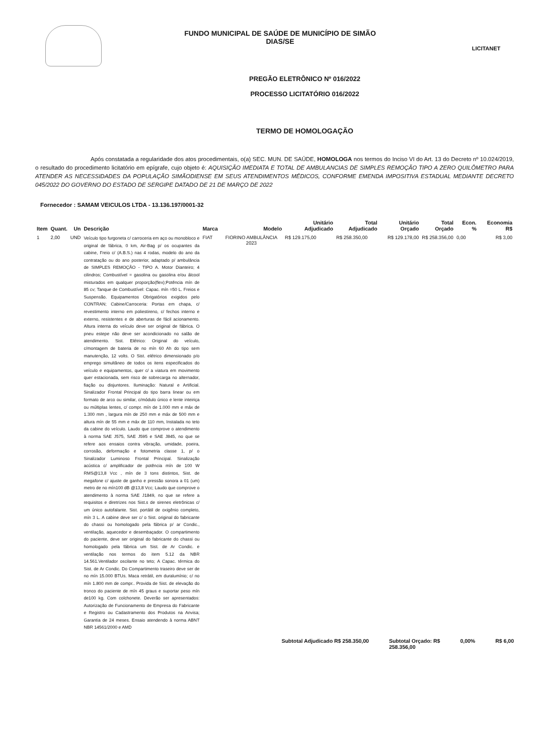FUNDO MUNICIPAL DE SAÚDE DE MUNICÍPIO DE SIMÃO
DIAS/SE
LICITANET
PREGÃO ELETRÔNICO Nº 016/2022
PROCESSO LICITATÓRIO 016/2022
TERMO DE HOMOLOGAÇÃO
Após constatada a regularidade dos atos procedimentais, o(a) SEC. MUN. DE SAÚDE, HOMOLOGA nos termos do Inciso VI do Art. 13 do Decreto nº 10.024/2019, o resultado do procedimento licitatório em epígrafe, cujo objeto é: AQUISIÇÃO IMEDIATA E TOTAL DE AMBULANCIAS DE SIMPLES REMOÇÃO TIPO A ZERO QUILÔMETRO PARA ATENDER AS NECESSIDADES DA POPULAÇÃO SIMÃODIENSE EM SEUS ATENDIMENTOS MÉDICOS, CONFORME EMENDA IMPOSITIVA ESTADUAL MEDIANTE DECRETO 045/2022 DO GOVERNO DO ESTADO DE SERGIPE DATADO DE 21 DE MARÇO DE 2022
Fornecedor : SAMAM VEICULOS LTDA - 13.136.197/0001-32
| Item | Quant. | Un | Descrição | Marca | Modelo | Unitário Adjudicado | Total Adjudicado | Unitário Orçado | Total Orçado | Econ. % | Economia R$ |
| --- | --- | --- | --- | --- | --- | --- | --- | --- | --- | --- | --- |
| 1 | 2,00 | UND | Veículo tipo furgoneta c/ carroceria em aço ou monobloco e original de fábrica, 0 km, Air-Bag p/ os ocupantes da cabine, Freio c/ (A.B.S.) nas 4 rodas, modelo do ano da contratação ou do ano posterior, adaptado p/ ambulância de SIMPLES REMOÇÃO - TIPO A. Motor Dianteiro; 4 cilindros; Combustível = gasolina ou gasolina e/ou álcool misturados em qualquer proporção(flex);Potência mín de 85 cv; Tanque de Combustível: Capac. mín =50 L. Freios e Suspensão. Equipamentos Obrigatórios exigidos pelo CONTRAN; Cabine/Carroceria: Portas em chapa, c/ revestimento interno em poliestireno, c/ fechos interno e externo, resistentes e de aberturas de fácil acionamento. Altura interna do veículo deve ser original de fábrica. O pneu estepe não deve ser acondicionado no salão de atendimento. Sist. Elétrico: Original do veículo, c/montagem de bateria de no mín 60 Ah do tipo sem manutenção, 12 volts. O Sist. elétrico dimensionado p/o emprego simultâneo de todos os itens especificados do veículo e equipamentos, quer c/ a viatura em movimento quer estacionada, sem risco de sobrecarga no alternador, fiação ou disjuntores. Iluminação: Natural e Artificial. Sinalizador Frontal Principal do tipo barra linear ou em formato de arco ou similar, c/módulo único e lente inteiriça ou múltiplas lentes, c/ compr. mín de 1.000 mm e máx de 1.300 mm , largura mín de 250 mm e máx de 500 mm e altura mín de 55 mm e máx de 110 mm, Instalada no teto da cabine do veículo. Laudo que comprove o atendimento à norma SAE J575, SAE J595 e SAE J845, no que se refere aos ensaios contra vibração, umidade, poeira, corrosão, deformação e fotometria classe 1, p/ o Sinalizador Luminoso Frontal Principal. Sinalização acústica c/ amplificador de potência mín de 100 W RMS@13,8 Vcc , mín de 3 tons distintos, Sist. de megafone c/ ajuste de ganho e pressão sonora a 01 (um) metro de no mín100 dB @13,8 Vcc; Laudo que comprove o atendimento à norma SAE J1849, no que se refere a requisitos e diretrizes nos Sist.s de sirenes eletrônicas c/ um único autofalante. Sist. portátil de oxigênio completo, mín 3 L. A cabine deve ser c/ o Sist. original do fabricante do chassi ou homologado pela fábrica p/ ar Condic., ventilação, aquecedor e desembaçador. O compartimento do paciente, deve ser original do fabricante do chassi ou homologado pela fábrica um Sist. de Ar Condic. e ventilação nos termos do item 5.12 da NBR 14.561.Ventilador oscilante no teto; A Capac. térmica do Sist. de Ar Condic. Do Compartimento traseiro deve ser de no mín 15.000 BTUs. Maca retrátil, em duralumínio; c/ no mín 1.800 mm de compr.. Provida de Sist. de elevação do tronco do paciente de mín 45 graus e suportar peso mín de100 kg. Com colchonete. Deverão ser apresentados: Autorização de Funcionamento de Empresa do Fabricante e Registro ou Cadastramento dos Produtos na Anvisa; Garantia de 24 meses. Ensaio atendendo à norma ABNT NBR 14561/2000 e AMD | FIAT | FIORINO AMBULÂNCIA 2023 | R$ 129.175,00 | R$ 258.350,00 | R$ 129.178,00 | R$ 258.356,00 | 0,00 | R$ 3,00 |
Subtotal Adjudicado R$ 258.350,00 Subtotal Orçado: R$
258.356,00 0,00% R$ 6,00